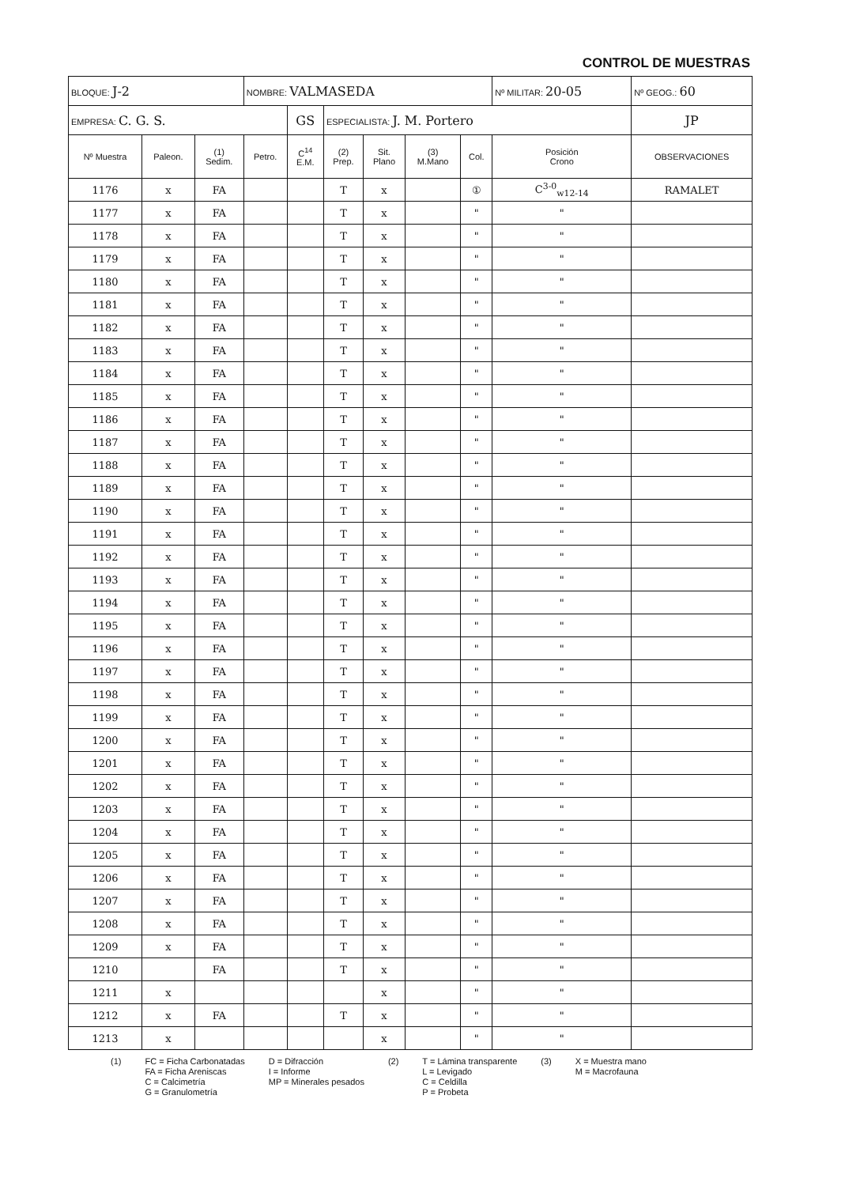CONTROL DE MUESTRAS
| BLOQUE: J-2 | | | NOMBRE: VALMASEDA | | | | | | Nº MILITAR: 20-05 | | Nº GEOG.: 60 |
| EMPRESA: C. G. S. | | | | GS | ESPECIALISTA: J. M. Portero | | | | | | JP |
| Nº Muestra | Paleon. | (1) Sedim. | Petro. | C<sup>14</sup> E.M. | (2) Prep. | Sit. Plano | (3) M.Mano | Col. | Posición Crono | OBSERVACIONES | |
| 1176 | x | FA | | | T | x | | ① | C<sup>3-0</sup><sub>w12-14</sub> | RAMALET | |
| 1177 | x | FA | | | T | x | | " | " | | |
| 1178 | x | FA | | | T | x | | " | " | | |
| 1179 | x | FA | | | T | x | | " | " | | |
| 1180 | x | FA | | | T | x | | " | " | | |
| 1181 | x | FA | | | T | x | | " | " | | |
| 1182 | x | FA | | | T | x | | " | " | | |
| 1183 | x | FA | | | T | x | | " | " | | |
| 1184 | x | FA | | | T | x | | " | " | | |
| 1185 | x | FA | | | T | x | | " | " | | |
| 1186 | x | FA | | | T | x | | " | " | | |
| 1187 | x | FA | | | T | x | | " | " | | |
| 1188 | x | FA | | | T | x | | " | " | | |
| 1189 | x | FA | | | T | x | | " | " | | |
| 1190 | x | FA | | | T | x | | " | " | | |
| 1191 | x | FA | | | T | x | | " | " | | |
| 1192 | x | FA | | | T | x | | " | " | | |
| 1193 | x | FA | | | T | x | | " | " | | |
| 1194 | x | FA | | | T | x | | " | " | | |
| 1195 | x | FA | | | T | x | | " | " | | |
| 1196 | x | FA | | | T | x | | " | " | | |
| 1197 | x | FA | | | T | x | | " | " | | |
| 1198 | x | FA | | | T | x | | " | " | | |
| 1199 | x | FA | | | T | x | | " | " | | |
| 1200 | x | FA | | | T | x | | " | " | | |
| 1201 | x | FA | | | T | x | | " | " | | |
| 1202 | x | FA | | | T | x | | " | " | | |
| 1203 | x | FA | | | T | x | | " | " | | |
| 1204 | x | FA | | | T | x | | " | " | | |
| 1205 | x | FA | | | T | x | | " | " | | |
| 1206 | x | FA | | | T | x | | " | " | | |
| 1207 | x | FA | | | T | x | | " | " | | |
| 1208 | x | FA | | | T | x | | " | " | | |
| 1209 | x | FA | | | T | x | | " | " | | |
| 1210 | | FA | | | T | x | | " | " | | |
| 1211 | x | | | | | x | | " | " | | |
| 1212 | x | FA | | | T | x | | " | " | | |
| 1213 | x | | | | | x | | " | " | | |
(1) FC = Ficha Carbonatadas
FA = Ficha Areniscas
C = Calcimetría
G = Granulometría
D = Difracción
I = Informe
MP = Minerales pesados
(2) T = Lámina transparente
L = Levigado
C = Celdilla
P = Probeta
(3) X = Muestra mano
M = Macrofauna